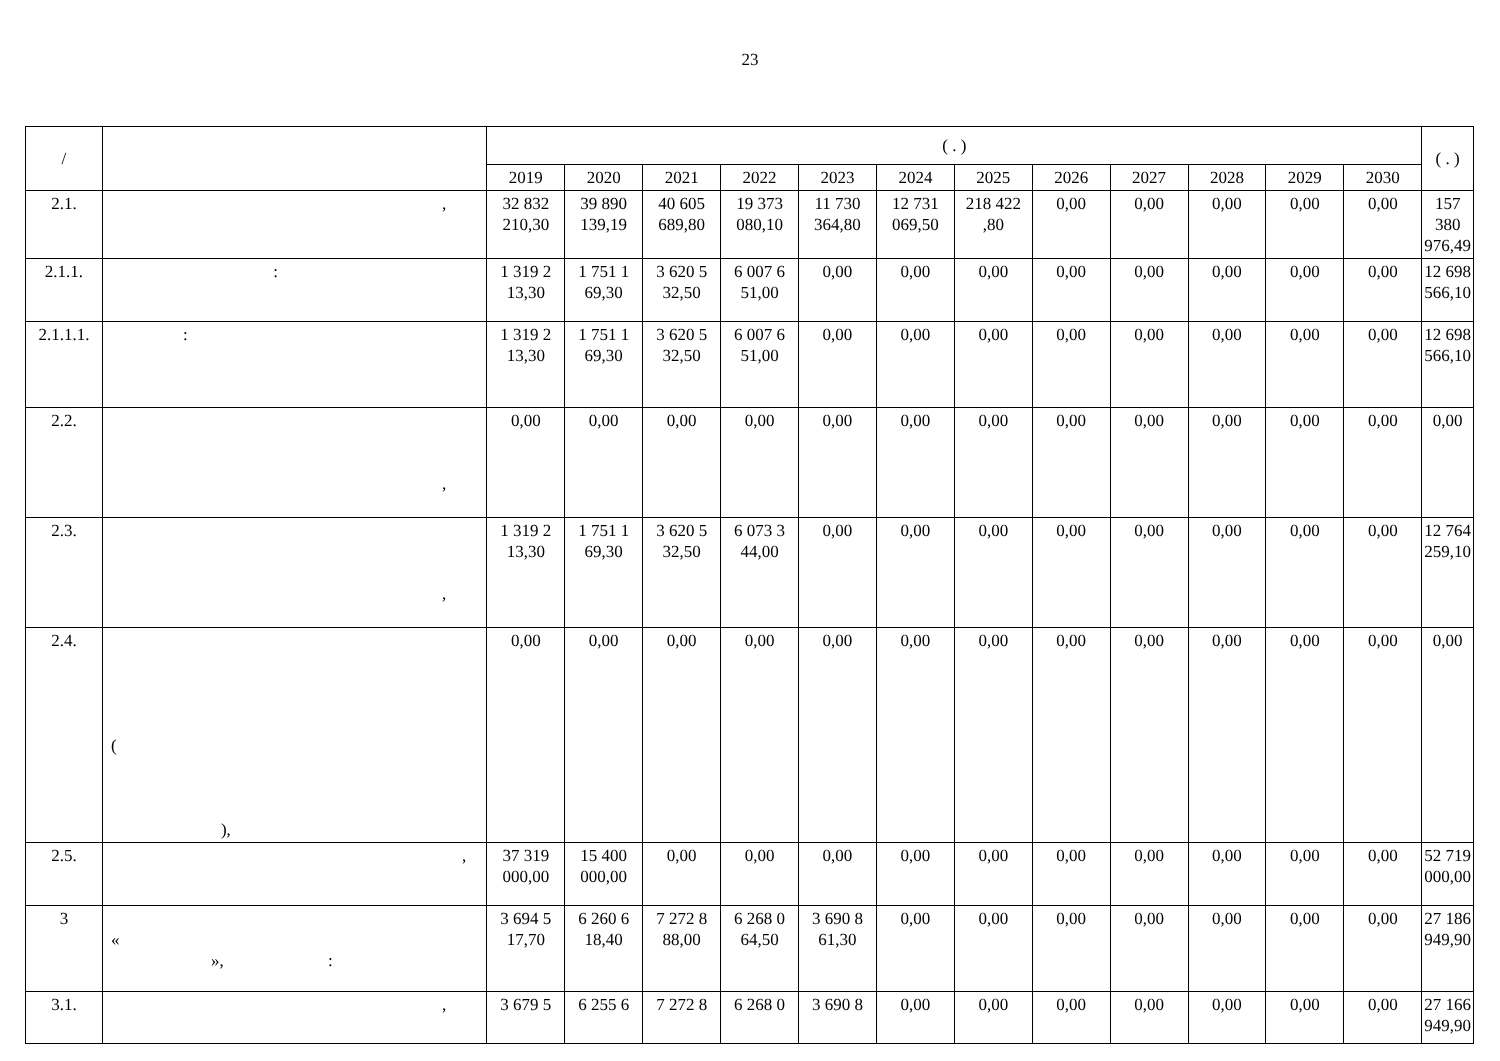23
| / | | ( . ) | | | | | | | | | | | | ( . ) |
| --- | --- | --- | --- | --- | --- | --- | --- | --- | --- | --- | --- | --- | --- | --- |
| | | 2019 | 2020 | 2021 | 2022 | 2023 | 2024 | 2025 | 2026 | 2027 | 2028 | 2029 | 2030 | |
| 2.1. | , | 32 832 210,30 | 39 890 139,19 | 40 605 689,80 | 19 373 080,10 | 11 730 364,80 | 12 731 069,50 | 218 422 ,80 | 0,00 | 0,00 | 0,00 | 0,00 | 0,00 | 157 380 976,49 |
| 2.1.1. | : | 1 319 2 13,30 | 1 751 1 69,30 | 3 620 5 32,50 | 6 007 6 51,00 | 0,00 | 0,00 | 0,00 | 0,00 | 0,00 | 0,00 | 0,00 | 0,00 | 12 698 566,10 |
| 2.1.1.1. | : | 1 319 2 13,30 | 1 751 1 69,30 | 3 620 5 32,50 | 6 007 6 51,00 | 0,00 | 0,00 | 0,00 | 0,00 | 0,00 | 0,00 | 0,00 | 0,00 | 12 698 566,10 |
| 2.2. | , | 0,00 | 0,00 | 0,00 | 0,00 | 0,00 | 0,00 | 0,00 | 0,00 | 0,00 | 0,00 | 0,00 | 0,00 | 0,00 |
| 2.3. | , | 1 319 2 13,30 | 1 751 1 69,30 | 3 620 5 32,50 | 6 073 3 44,00 | 0,00 | 0,00 | 0,00 | 0,00 | 0,00 | 0,00 | 0,00 | 0,00 | 12 764 259,10 |
| 2.4. | ( ), | 0,00 | 0,00 | 0,00 | 0,00 | 0,00 | 0,00 | 0,00 | 0,00 | 0,00 | 0,00 | 0,00 | 0,00 | 0,00 |
| 2.5. | , | 37 319 000,00 | 15 400 000,00 | 0,00 | 0,00 | 0,00 | 0,00 | 0,00 | 0,00 | 0,00 | 0,00 | 0,00 | 0,00 | 52 719 000,00 |
| 3 | « », : | 3 694 5 17,70 | 6 260 6 18,40 | 7 272 8 88,00 | 6 268 0 64,50 | 3 690 8 61,30 | 0,00 | 0,00 | 0,00 | 0,00 | 0,00 | 0,00 | 0,00 | 27 186 949,90 |
| 3.1. | , | 3 679 5 | 6 255 6 | 7 272 8 | 6 268 0 | 3 690 8 | 0,00 | 0,00 | 0,00 | 0,00 | 0,00 | 0,00 | 0,00 | 27 166 949,90 |